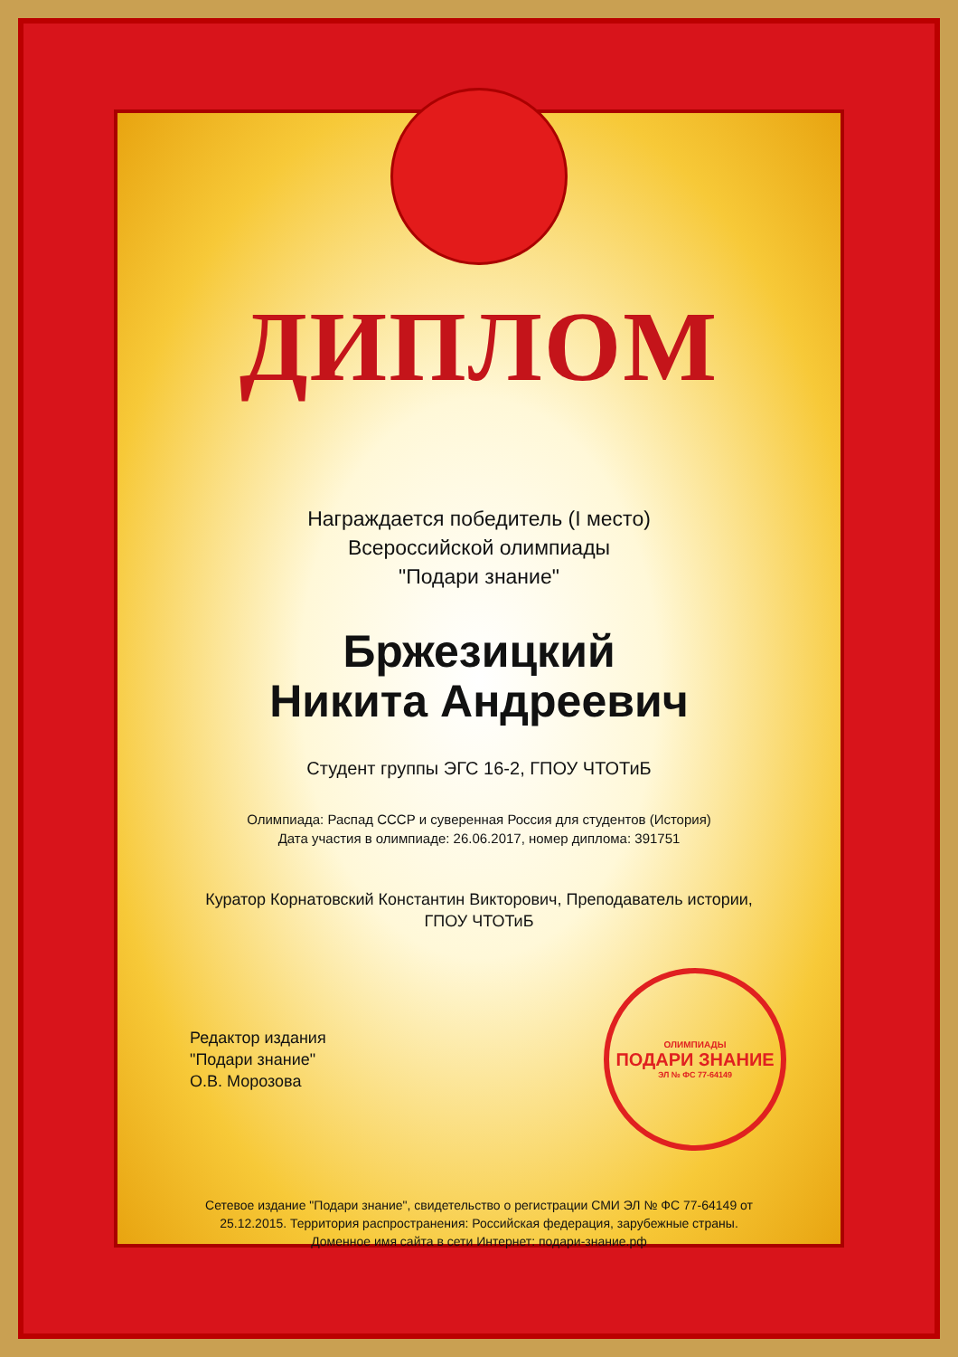ДИПЛОМ
Награждается победитель (I место)
Всероссийской олимпиады
"Подари знание"
Бржезицкий
Никита Андреевич
Студент группы ЭГС 16-2, ГПОУ ЧТОТиБ
Олимпиада: Распад СССР и суверенная Россия для студентов (История)
Дата участия в олимпиаде: 26.06.2017, номер диплома: 391751
Куратор Корнатовский Константин Викторович, Преподаватель истории,
ГПОУ ЧТОТиБ
Редактор издания
"Подари знание"
О.В. Морозова
ОЛИМПИАДЫ
ПОДАРИ ЗНАНИЕ
ЭЛ № ФС 77-64149
Сетевое издание "Подари знание", свидетельство о регистрации СМИ ЭЛ № ФС 77-64149 от
25.12.2015. Территория распространения: Российская федерация, зарубежные страны.
Доменное имя сайта в сети Интернет: подари-знание.рф